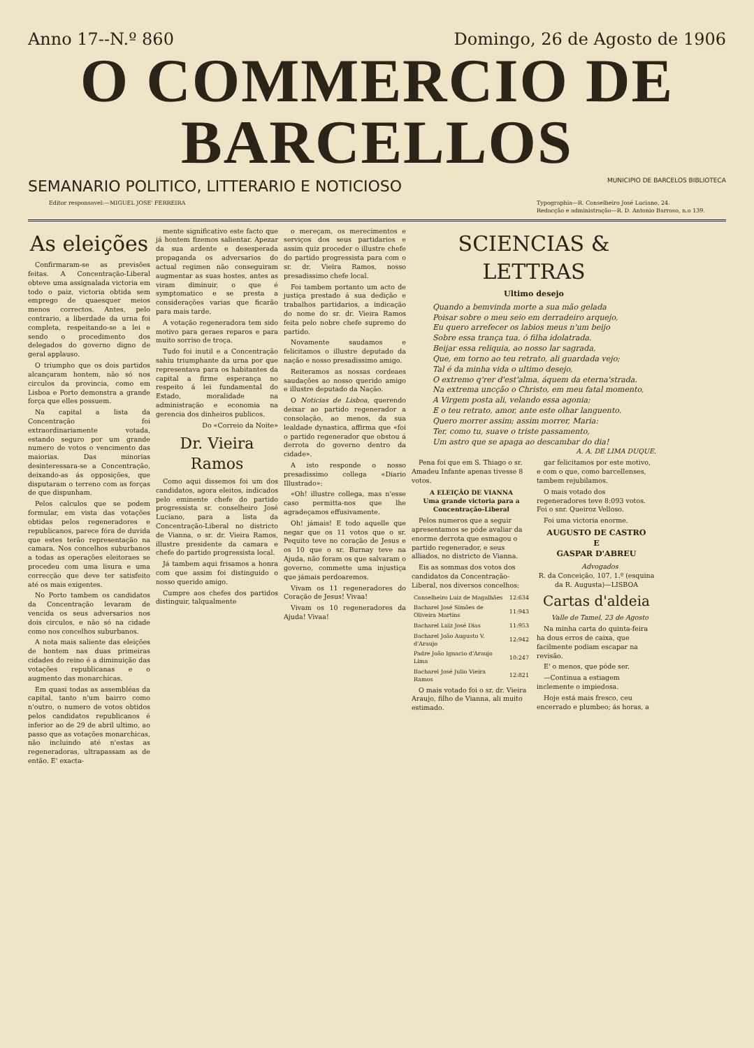Anno 17--N.º 860 Domingo, 26 de Agosto de 1906
O COMMERCIO DE BARCELLOS
SEMANARIO POLITICO, LITTERARIO E NOTICIOSO MUNICIPIO DE BARCELOS BIBLIOTECA
Editor responsavel:—MIGUEL JOSE' FERREIRA Typographia—R. Conselheiro José Luciano, 24.
Redacção e administração—R. D. Antonio Barroso, n.o 139.
As eleições
Confirmaram-se as previsões feitas. A Concentração-Liberal obteve uma assignalada victoria em todo o paiz, victoria obtida sem emprego de quaesquer meios menos correctos. Antes, pelo contrario, a liberdade da urna foi completa, respeitando-se a lei e sendo o procedimento dos delegados do governo digno de geral applauso.
O triumpho que os dois partidos alcançaram hontem, não só nos circulos da provincia, como em Lisboa e Porto demonstra a grande força que elles possuem.
Na capital a lista da Concentração foi extraordinariamente votada, estando seguro por um grande numero de votos o vencimento das maiorias. Das minorias desinteressara-se a Concentração, deixando-as ás opposições, que disputaram o terreno com as forças de que dispunham.
Pelos calculos que se podem formular, em vista das votações obtidas pelos regeneradores e republicanos, parece fóra de duvida que estes terão representação na camara. Nos concelhos suburbanos a todas as operações eleitoraes se procedeu com uma lisura e uma correcção que deve ter satisfeito até os mais exigentes.
No Porto tambem os candidatos da Concentração levaram de vencida os seus adversarios nos dois circulos, e não só na cidade como nos concelhos suburbanos.
A nota mais saliente das eleições de hontem nas duas primeiras cidades do reino é a diminuição das votações republicanas e o augmento das monarchicas.
Em quasi todas as assembléas da capital, tanto n'um bairro como n'outro, o numero de votos obtidos pelos candidatos republicanos é inferior ao de 29 de abril ultimo, ao passo que as votações monarchicas, não incluindo até n'estas as regeneradoras, ultrapassam as de então. E' exacta-
mente significativo este facto que já hontem fizemos salientar. Apezar da sua ardente e desesperada propaganda os adversarios do actual regimen não conseguiram augmentar as suas hostes, antes as viram diminuir, o que é symptomatico e se presta a considerações varias que ficarão para mais tarde.
A votação regeneradora tem sido motivo para geraes reparos e para muito sorriso de troça.
Tudo foi inutil e a Concentração sahiu triumphante da urna por que representava para os habitantes da capital a firme esperança no respeito á lei fundamental do Estado, moralidade na administração e economia na gerencia dos dinheiros publicos.
Do «Correio da Noite»
Dr. Vieira Ramos
Como aqui dissemos foi um dos candidatos, agora eleitos, indicados pelo eminente chefe do partido progressista sr. conselheiro José Luciano, para a lista da Concentração-Liberal no districto de Vianna, o sr. dr. Vieira Ramos, illustre presidente da camara e chefe do partido progressista local.
Já tambem aqui frisamos a honra com que assim foi distinguido o nosso querido amigo.
Cumpre aos chefes dos partidos distinguir, talqualmente
o mereçam, os merecimentos e serviços dos seus partidarios e assim quiz proceder o illustre chefe do partido progressista para com o sr. dr. Vieira Ramos, nosso presadissimo chefe local.
Foi tambem portanto um acto de justiça prestado á sua dedição e trabalhos partidarios, a indicação do nome do sr. dr. Vieira Ramos feita pelo nobre chefe supremo do partido.
Novamente saudamos e felicitamos o illustre deputado da nação e nosso presadissimo amigo.
Reiteramos as nossas cordeaes saudações ao nosso querido amigo e illustre deputado da Nação.
O Noticias de Lisboa, querendo deixar ao partido regenerador a consolação, ao menos, da sua lealdade dynastica, affirma que «foi o partido regenerador que obstou á derrota do governo dentro da cidade».
A isto responde o nosso presadissimo collega «Diario Illustrado»:
«Oh! illustre collega, mas n'esse caso permitta-nos que lhe agradeçamos effusivamente.
Oh! jámais! E todo aquelle que negar que os 11 votos que o sr. Pequito teve no coração de Jesus e os 10 que o sr. Burnay teve na Ajuda, não foram os que salvaram o governo, commette uma injustiça que jámais perdoaremos.
Vivam os 11 regeneradores do Coração de Jesus! Vivaa!
Vivam os 10 regeneradores da Ajuda! Vivaa!
SCIENCIAS & LETTRAS
Ultimo desejo
Quando a bemvinda morte a sua mão gelada
Poisar sobre o meu seio em derradeiro arquejo,
Eu quero arrefecer os labios meus n'um beijo
Sobre essa trança tua, ó filha idolatrada.
Beijar essa reliquia, ao nosso lar sagrada,
Que, em torno ao teu retrato, ali guardada vejo;
Tal é da minha vida o ultimo desejo,
O extremo q'rer d'est'alma, áquem da eterna'strada.
Na extrema uncção o Christo, em meu fatal momento,
A Virgem posta ali, velando essa agonia;
E o teu retrato, amor, ante este olhar languento.
Quero morrer assim; assim morrer, Maria:
Ter, como tu, suave o triste passamento,
Um astro que se apaga ao descambar do dia!
A. A. DE LIMA DUQUE.
Pena foi que em S. Thiago o sr. Amadeu Infante apenas tivesse 8 votos.
A ELEIÇÃO DE VIANNA
Uma grande victoria para a Concentração-Liberal
Pelos numeros que a seguir apresentamos se póde avaliar da enorme derrota que esmagou o partido regenerador, e seus alliados, no districto de Vianna.
Eis as sommas dos votos dos candidatos da Concentração-Liberal, nos diversos concelhos:
| Conselheiro Luiz de Magalhães | 12:634 |
| Bacharel José Simões de Oliveira Martins | 11:943 |
| Bacharel Luiz José Dias | 11:953 |
| Bacharel João Augusto V. d'Araujo | 12:942 |
| Padre João Ignacio d'Araujo Lima | 10:247 |
| Bacharel José Julio Vieira Ramos | 12:821 |
O mais votado foi o sr. dr. Vieira Araujo, filho de Vianna, ali muito estimado.
gar felicitamos por este motivo, e com o que, como barcellenses, tambem rejubilamos.
O mais votado dos regeneradores teve 8:093 votos. Foi o snr. Queiroz Velloso.
Foi uma victoria enorme.
AUGUSTO DE CASTRO
E
GASPAR D'ABREU
Advogados
R. da Conceição, 107, 1.º (esquina da R. Augusta)—LISBOA
Cartas d'aldeia
Valle de Tamel, 23 de Agosto
Na minha carta do quinta-feira ha dous erros de caixa, que facilmente podiam escapar na revisão.
E' o menos, que póde ser.
—Continua a estiagem inclemente o impiedosa.
Hoje está mais fresco, ceu encerrado e plumbeo; ás horas, a